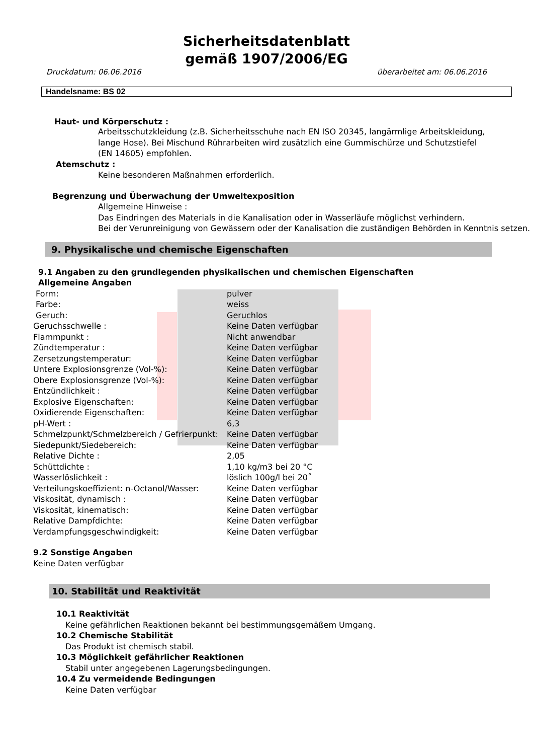Sicherheitsdatenblatt
gemäß 1907/2006/EG
Druckdatum: 06.06.2016 überarbeitet am: 06.06.2016
Handelsname: BS 02
Haut- und Körperschutz :
Arbeitsschutzkleidung (z.B. Sicherheitsschuhe nach EN ISO 20345, langärmlige Arbeitskleidung, lange Hose). Bei Mischund Rührarbeiten wird zusätzlich eine Gummischürze und Schutzstiefel (EN 14605) empfohlen.
Atemschutz :
Keine besonderen Maßnahmen erforderlich.
Begrenzung und Überwachung der Umweltexposition
Allgemeine Hinweise :
Das Eindringen des Materials in die Kanalisation oder in Wasserläufe möglichst verhindern.
Bei der Verunreinigung von Gewässern oder der Kanalisation die zuständigen Behörden in Kenntnis setzen.
9. Physikalische und chemische Eigenschaften
9.1 Angaben zu den grundlegenden physikalischen und chemischen Eigenschaften
Allgemeine Angaben
| Form: | pulver |
| Farbe: | weiss |
| Geruch: | Geruchlos |
| Geruchsschwelle : | Keine Daten verfügbar |
| Flammpunkt : | Nicht anwendbar |
| Zündtemperatur : | Keine Daten verfügbar |
| Zersetzungstemperatur: | Keine Daten verfügbar |
| Untere Explosionsgrenze (Vol-%): | Keine Daten verfügbar |
| Obere Explosionsgrenze (Vol-%): | Keine Daten verfügbar |
| Entzündlichkeit : | Keine Daten verfügbar |
| Explosive Eigenschaften: | Keine Daten verfügbar |
| Oxidierende Eigenschaften: | Keine Daten verfügbar |
| pH-Wert : | 6,3 |
| Schmelzpunkt/Schmelzbereich / Gefrierpunkt: | Keine Daten verfügbar |
| Siedepunkt/Siedebereich: | Keine Daten verfügbar |
| Relative Dichte : | 2,05 |
| Schüttdichte : | 1,10 kg/m3 bei 20 °C |
| Wasserlöslichkeit : | löslich 100g/l bei 20˚ |
| Verteilungskoeffizient: n-Octanol/Wasser: | Keine Daten verfügbar |
| Viskosität, dynamisch : | Keine Daten verfügbar |
| Viskosität, kinematisch: | Keine Daten verfügbar |
| Relative Dampfdichte: | Keine Daten verfügbar |
| Verdampfungsgeschwindigkeit: | Keine Daten verfügbar |
9.2 Sonstige Angaben
Keine Daten verfügbar
10. Stabilität und Reaktivität
10.1 Reaktivität
Keine gefährlichen Reaktionen bekannt bei bestimmungsgemäßem Umgang.
10.2 Chemische Stabilität
Das Produkt ist chemisch stabil.
10.3 Möglichkeit gefährlicher Reaktionen
Stabil unter angegebenen Lagerungsbedingungen.
10.4 Zu vermeidende Bedingungen
Keine Daten verfügbar